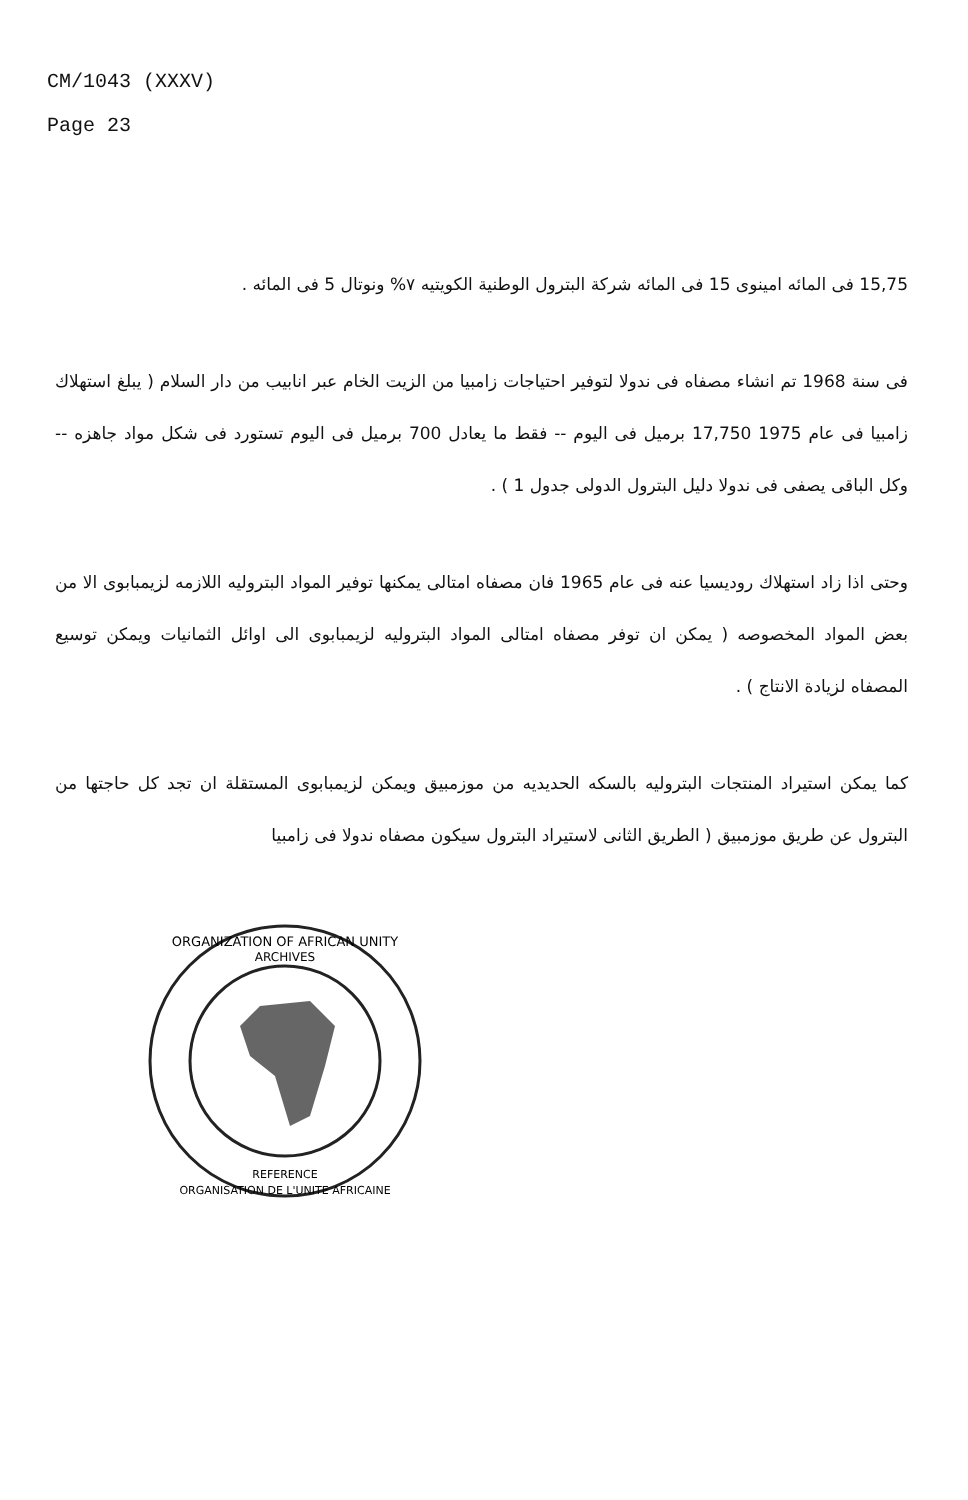CM/1043 (XXXV)
Page 23
15,75 فى المائه امينوى 15 فى المائه شركة البترول الوطنية الكويتيه ٧% ونوتال 5 فى المائه .
فى سنة 1968 تم انشاء مصفاه فى ندولا لتوفير احتياجات زامبيا من الزيت الخام عبر انابيب من دار السلام ( يبلغ استهلاك زامبيا فى عام 1975 17,750 برميل فى اليوم -- فقط ما يعادل 700 برميل فى اليوم تستورد فى شكل مواد جاهزه -- وكل الباقى يصفى فى ندولا دليل البترول الدولى جدول 1 ) .
وحتى اذا زاد استهلاك روديسيا عنه فى عام 1965 فان مصفاه امتالى يمكنها توفير المواد البتروليه اللازمه لزيمبابوى الا من بعض المواد المخصوصه ( يمكن ان توفر مصفاه امتالى المواد البتروليه لزيمبابوى الى اوائل الثمانيات ويمكن توسيع المصفاه لزيادة الانتاج ) .
كما يمكن استيراد المنتجات البتروليه بالسكه الحديديه من موزمبيق ويمكن لزيمبابوى المستقلة ان تجد كل حاجتها من البترول عن طريق موزمبيق ( الطريق الثانى لاستيراد البترول سيكون مصفاه ندولا فى زامبيا
ORGANIZATION OF AFRICAN UNITY
ARCHIVES
REFERENCE
ORGANISATION DE L'UNITE AFRICAINE